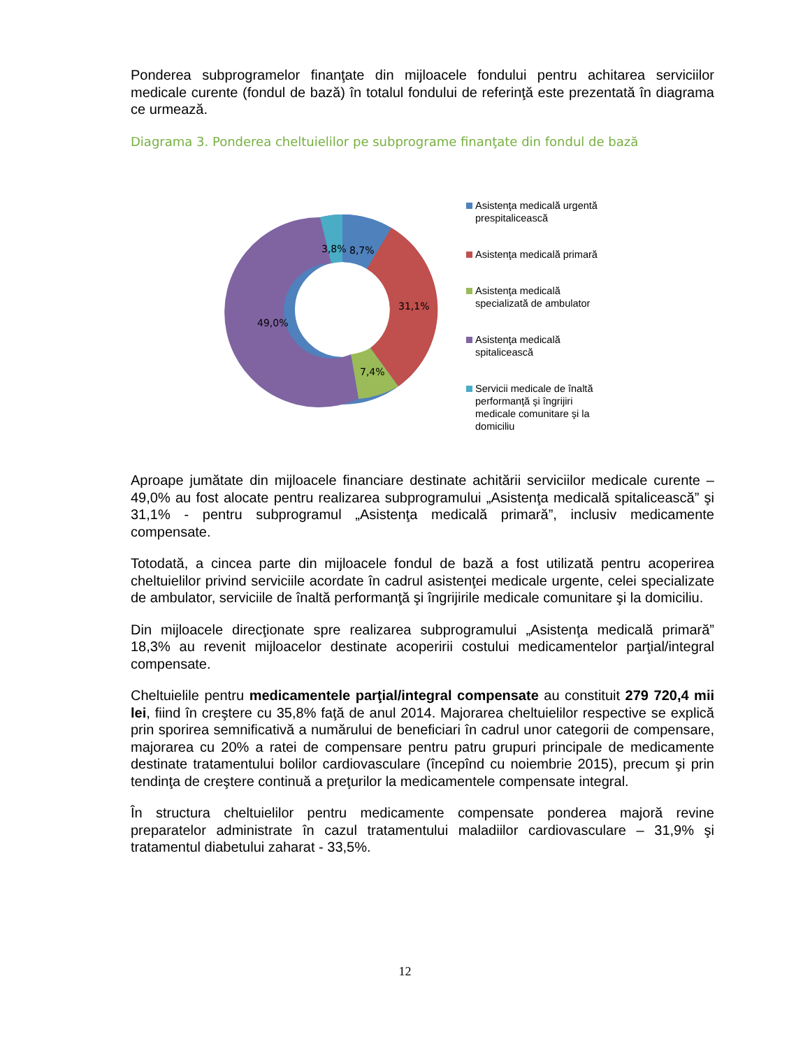Ponderea subprogramelor finanţate din mijloacele fondului pentru achitarea serviciilor medicale curente (fondul de bază) în totalul fondului de referinţă este prezentată în diagrama ce urmează.
Diagrama 3. Ponderea cheltuielilor pe subprograme finanţate din fondul de bază
3,8%
8,7%
31,1%
7,4%
49,0%
Asistenţa medicală urgentă prespitalicească
Asistenţa medicală primară
Asistenţa medicală specializată de ambulator
Asistenţa medicală spitalicească
Servicii medicale de înaltă performanţă şi îngrijiri medicale comunitare şi la domiciliu
Aproape jumătate din mijloacele financiare destinate achitării serviciilor medicale curente – 49,0% au fost alocate pentru realizarea subprogramului „Asistenţa medicală spitalicească” şi 31,1% - pentru subprogramul „Asistenţa medicală primară”, inclusiv medicamente compensate.
Totodată, a cincea parte din mijloacele fondul de bază a fost utilizată pentru acoperirea cheltuielilor privind serviciile acordate în cadrul asistenţei medicale urgente, celei specializate de ambulator, serviciile de înaltă performanţă şi îngrijirile medicale comunitare şi la domiciliu.
Din mijloacele direcţionate spre realizarea subprogramului „Asistenţa medicală primară” 18,3% au revenit mijloacelor destinate acoperirii costului medicamentelor parţial/integral compensate.
Cheltuielile pentru medicamentele parţial/integral compensate au constituit 279 720,4 mii lei, fiind în creştere cu 35,8% faţă de anul 2014. Majorarea cheltuielilor respective se explică prin sporirea semnificativă a numărului de beneficiari în cadrul unor categorii de compensare, majorarea cu 20% a ratei de compensare pentru patru grupuri principale de medicamente destinate tratamentului bolilor cardiovasculare (începînd cu noiembrie 2015), precum şi prin tendinţa de creştere continuă a preţurilor la medicamentele compensate integral.
În structura cheltuielilor pentru medicamente compensate ponderea majoră revine preparatelor administrate în cazul tratamentului maladiilor cardiovasculare – 31,9% şi tratamentul diabetului zaharat - 33,5%.
12